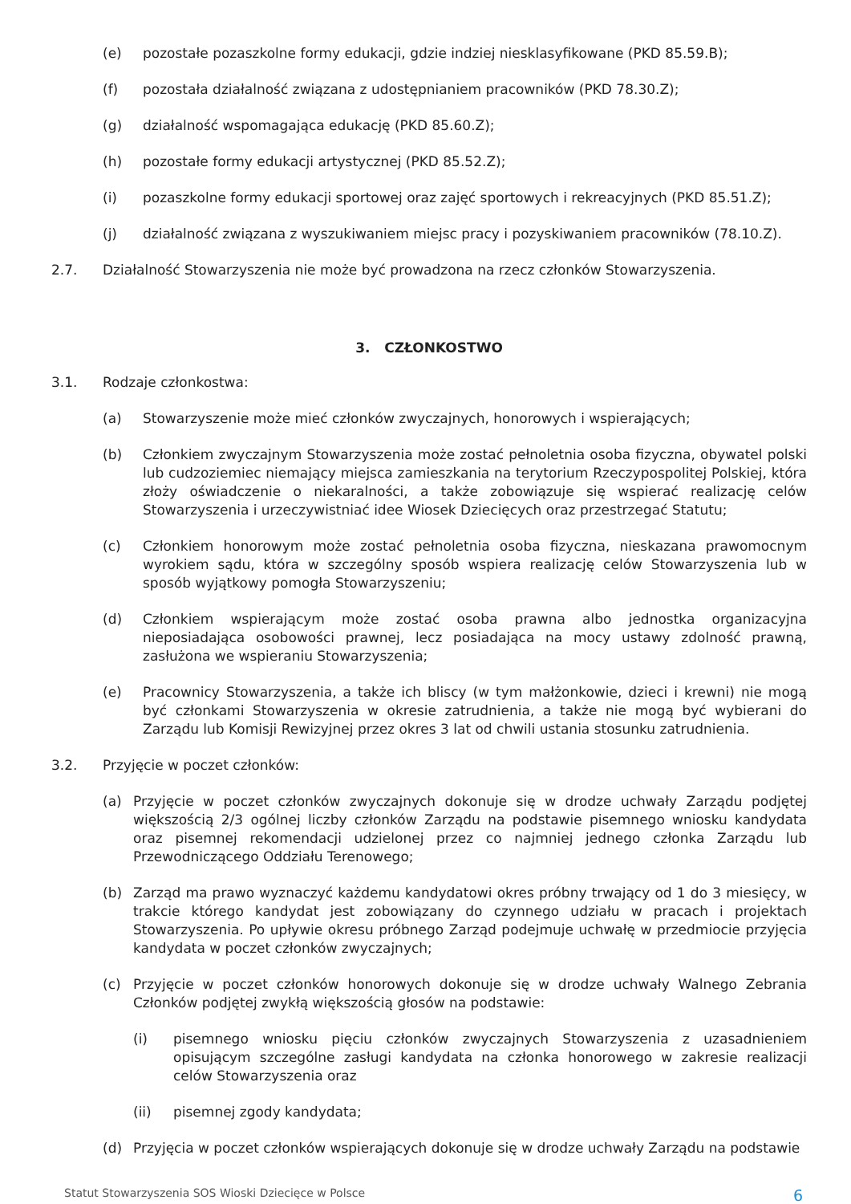(e) pozostałe pozaszkolne formy edukacji, gdzie indziej niesklasyfikowane (PKD 85.59.B);
(f) pozostała działalność związana z udostępnianiem pracowników (PKD 78.30.Z);
(g) działalność wspomagająca edukację (PKD 85.60.Z);
(h) pozostałe formy edukacji artystycznej (PKD 85.52.Z);
(i) pozaszkolne formy edukacji sportowej oraz zajęć sportowych i rekreacyjnych (PKD 85.51.Z);
(j) działalność związana z wyszukiwaniem miejsc pracy i pozyskiwaniem pracowników (78.10.Z).
2.7. Działalność Stowarzyszenia nie może być prowadzona na rzecz członków Stowarzyszenia.
3. CZŁONKOSTWO
3.1. Rodzaje członkostwa:
(a) Stowarzyszenie może mieć członków zwyczajnych, honorowych i wspierających;
(b) Członkiem zwyczajnym Stowarzyszenia może zostać pełnoletnia osoba fizyczna, obywatel polski lub cudzoziemiec niemający miejsca zamieszkania na terytorium Rzeczypospolitej Polskiej, która złoży oświadczenie o niekaralności, a także zobowiązuje się wspierać realizację celów Stowarzyszenia i urzeczywistniać idee Wiosek Dziecięcych oraz przestrzegać Statutu;
(c) Członkiem honorowym może zostać pełnoletnia osoba fizyczna, nieskazana prawomocnym wyrokiem sądu, która w szczególny sposób wspiera realizację celów Stowarzyszenia lub w sposób wyjątkowy pomogła Stowarzyszeniu;
(d) Członkiem wspierającym może zostać osoba prawna albo jednostka organizacyjna nieposiadająca osobowości prawnej, lecz posiadająca na mocy ustawy zdolność prawną, zasłużona we wspieraniu Stowarzyszenia;
(e) Pracownicy Stowarzyszenia, a także ich bliscy (w tym małżonkowie, dzieci i krewni) nie mogą być członkami Stowarzyszenia w okresie zatrudnienia, a także nie mogą być wybierani do Zarządu lub Komisji Rewizyjnej przez okres 3 lat od chwili ustania stosunku zatrudnienia.
3.2. Przyjęcie w poczet członków:
(a) Przyjęcie w poczet członków zwyczajnych dokonuje się w drodze uchwały Zarządu podjętej większością 2/3 ogólnej liczby członków Zarządu na podstawie pisemnego wniosku kandydata oraz pisemnej rekomendacji udzielonej przez co najmniej jednego członka Zarządu lub Przewodniczącego Oddziału Terenowego;
(b) Zarząd ma prawo wyznaczyć każdemu kandydatowi okres próbny trwający od 1 do 3 miesięcy, w trakcie którego kandydat jest zobowiązany do czynnego udziału w pracach i projektach Stowarzyszenia. Po upływie okresu próbnego Zarząd podejmuje uchwałę w przedmiocie przyjęcia kandydata w poczet członków zwyczajnych;
(c) Przyjęcie w poczet członków honorowych dokonuje się w drodze uchwały Walnego Zebrania Członków podjętej zwykłą większością głosów na podstawie:
(i) pisemnego wniosku pięciu członków zwyczajnych Stowarzyszenia z uzasadnieniem opisującym szczególne zasługi kandydata na członka honorowego w zakresie realizacji celów Stowarzyszenia oraz
(ii) pisemnej zgody kandydata;
(d) Przyjęcia w poczet członków wspierających dokonuje się w drodze uchwały Zarządu na podstawie
Statut Stowarzyszenia SOS Wioski Dziecięce w Polsce 6